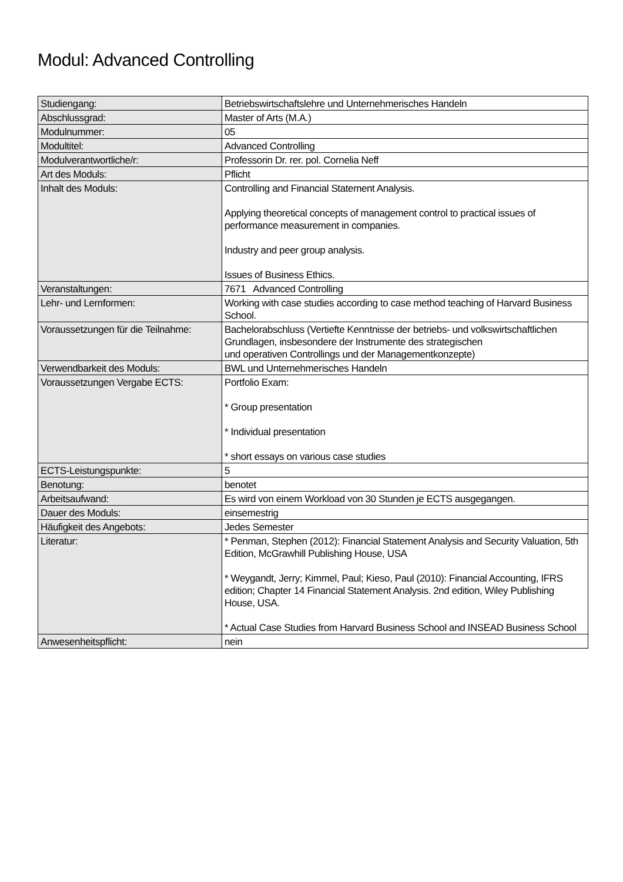Modul: Advanced Controlling
| Studiengang: | Betriebswirtschaftslehre und Unternehmerisches Handeln |
| Abschlussgrad: | Master of Arts (M.A.) |
| Modulnummer: | 05 |
| Modultitel: | Advanced Controlling |
| Modulverantwortliche/r: | Professorin Dr. rer. pol. Cornelia Neff |
| Art des Moduls: | Pflicht |
| Inhalt des Moduls: | Controlling and Financial Statement Analysis. Applying theoretical concepts of management control to practical issues of performance measurement in companies. Industry and peer group analysis. Issues of Business Ethics. |
| Veranstaltungen: | 7671 Advanced Controlling |
| Lehr- und Lernformen: | Working with case studies according to case method teaching of Harvard Business School. |
| Voraussetzungen für die Teilnahme: | Bachelorabschluss (Vertiefte Kenntnisse der betriebs- und volkswirtschaftlichen Grundlagen, insbesondere der Instrumente des strategischen und operativen Controllings und der Managementkonzepte) |
| Verwendbarkeit des Moduls: | BWL und Unternehmerisches Handeln |
| Voraussetzungen Vergabe ECTS: | Portfolio Exam: * Group presentation * Individual presentation * short essays on various case studies |
| ECTS-Leistungspunkte: | 5 |
| Benotung: | benotet |
| Arbeitsaufwand: | Es wird von einem Workload von 30 Stunden je ECTS ausgegangen. |
| Dauer des Moduls: | einsemestrig |
| Häufigkeit des Angebots: | Jedes Semester |
| Literatur: | * Penman, Stephen (2012): Financial Statement Analysis and Security Valuation, 5th Edition, McGrawhill Publishing House, USA * Weygandt, Jerry; Kimmel, Paul; Kieso, Paul (2010): Financial Accounting, IFRS edition; Chapter 14 Financial Statement Analysis. 2nd edition, Wiley Publishing House, USA. * Actual Case Studies from Harvard Business School and INSEAD Business School |
| Anwesenheitspflicht: | nein |